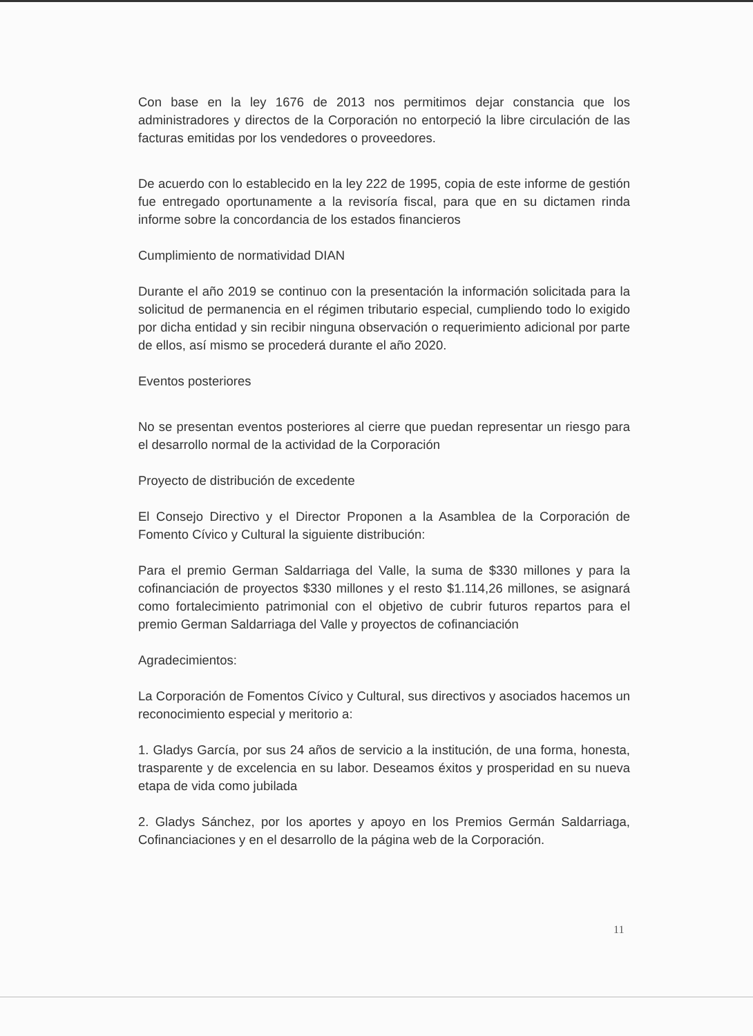Con base en la ley 1676 de 2013 nos permitimos dejar constancia que los administradores y directos de la Corporación no entorpeció la libre circulación de las facturas emitidas por los vendedores o proveedores.
De acuerdo con lo establecido en la ley 222 de 1995, copia de este informe de gestión fue entregado oportunamente a la revisoría fiscal, para que en su dictamen rinda informe sobre la concordancia de los estados financieros
Cumplimiento de normatividad DIAN
Durante el año 2019 se continuo con la presentación la información solicitada para la solicitud de permanencia en el régimen tributario especial, cumpliendo todo lo exigido por dicha entidad y sin recibir ninguna observación o requerimiento adicional por parte de ellos, así mismo se procederá durante el año 2020.
Eventos posteriores
No se presentan eventos posteriores al cierre que puedan representar un riesgo para el desarrollo normal de la actividad de la Corporación
Proyecto de distribución de excedente
El Consejo Directivo y el Director Proponen a la Asamblea de la Corporación de Fomento Cívico y Cultural la siguiente distribución:
Para el premio German Saldarriaga del Valle, la suma de $330 millones y para la cofinanciación de proyectos $330 millones y el resto $1.114,26 millones, se asignará como fortalecimiento patrimonial con el objetivo de cubrir futuros repartos para el premio German Saldarriaga del Valle y proyectos de cofinanciación
Agradecimientos:
La Corporación de Fomentos Cívico y Cultural, sus directivos y asociados hacemos un reconocimiento especial y meritorio a:
1. Gladys García, por sus 24 años de servicio a la institución, de una forma, honesta, trasparente y de excelencia en su labor. Deseamos éxitos y prosperidad en su nueva etapa de vida como jubilada
2. Gladys Sánchez, por los aportes y apoyo en los Premios Germán Saldarriaga, Cofinanciaciones y en el desarrollo de la página web de la Corporación.
11